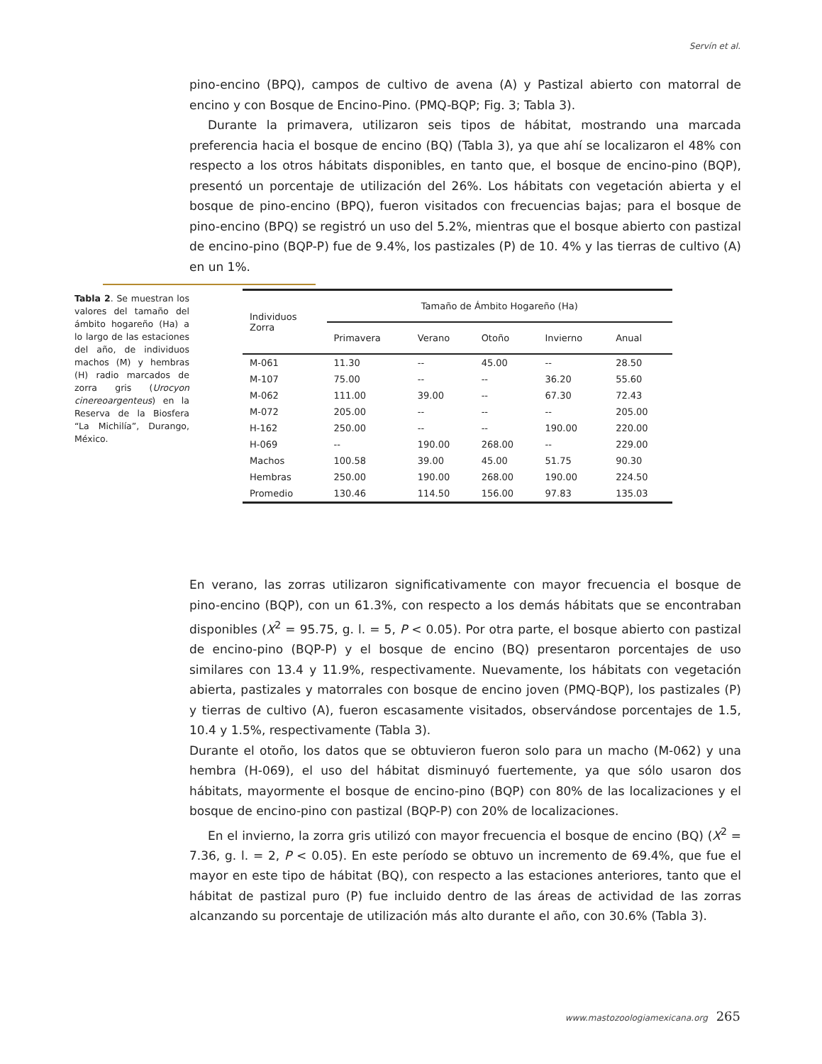Servín et al.
pino-encino (BPQ), campos de cultivo de avena (A) y Pastizal abierto con matorral de encino y con Bosque de Encino-Pino. (PMQ-BQP; Fig. 3; Tabla 3).
Durante la primavera, utilizaron seis tipos de hábitat, mostrando una marcada preferencia hacia el bosque de encino (BQ) (Tabla 3), ya que ahí se localizaron el 48% con respecto a los otros hábitats disponibles, en tanto que, el bosque de encino-pino (BQP), presentó un porcentaje de utilización del 26%. Los hábitats con vegetación abierta y el bosque de pino-encino (BPQ), fueron visitados con frecuencias bajas; para el bosque de pino-encino (BPQ) se registró un uso del 5.2%, mientras que el bosque abierto con pastizal de encino-pino (BQP-P) fue de 9.4%, los pastizales (P) de 10. 4% y las tierras de cultivo (A) en un 1%.
Tabla 2. Se muestran los valores del tamaño del ámbito hogareño (Ha) a lo largo de las estaciones del año, de individuos machos (M) y hembras (H) radio marcados de zorra gris (Urocyon cinereoargenteus) en la Reserva de la Biosfera “La Michilía”, Durango, México.
| Individuos Zorra | Tamaño de Ámbito Hogareño (Ha) | | | | |
| --- | --- | --- | --- | --- | --- |
| | Primavera | Verano | Otoño | Invierno | Anual |
| M-061 | 11.30 | -- | 45.00 | -- | 28.50 |
| M-107 | 75.00 | -- | -- | 36.20 | 55.60 |
| M-062 | 111.00 | 39.00 | -- | 67.30 | 72.43 |
| M-072 | 205.00 | -- | -- | -- | 205.00 |
| H-162 | 250.00 | -- | -- | 190.00 | 220.00 |
| H-069 | -- | 190.00 | 268.00 | -- | 229.00 |
| Machos | 100.58 | 39.00 | 45.00 | 51.75 | 90.30 |
| Hembras | 250.00 | 190.00 | 268.00 | 190.00 | 224.50 |
| Promedio | 130.46 | 114.50 | 156.00 | 97.83 | 135.03 |
En verano, las zorras utilizaron significativamente con mayor frecuencia el bosque de pino-encino (BQP), con un 61.3%, con respecto a los demás hábitats que se encontraban disponibles (X<sup>2</sup> = 95.75, g. l. = 5, P < 0.05). Por otra parte, el bosque abierto con pastizal de encino-pino (BQP-P) y el bosque de encino (BQ) presentaron porcentajes de uso similares con 13.4 y 11.9%, respectivamente. Nuevamente, los hábitats con vegetación abierta, pastizales y matorrales con bosque de encino joven (PMQ-BQP), los pastizales (P) y tierras de cultivo (A), fueron escasamente visitados, observándose porcentajes de 1.5, 10.4 y 1.5%, respectivamente (Tabla 3).
Durante el otoño, los datos que se obtuvieron fueron solo para un macho (M-062) y una hembra (H-069), el uso del hábitat disminuyó fuertemente, ya que sólo usaron dos hábitats, mayormente el bosque de encino-pino (BQP) con 80% de las localizaciones y el bosque de encino-pino con pastizal (BQP-P) con 20% de localizaciones.
En el invierno, la zorra gris utilizó con mayor frecuencia el bosque de encino (BQ) (X<sup>2</sup> = 7.36, g. l. = 2, P < 0.05). En este período se obtuvo un incremento de 69.4%, que fue el mayor en este tipo de hábitat (BQ), con respecto a las estaciones anteriores, tanto que el hábitat de pastizal puro (P) fue incluido dentro de las áreas de actividad de las zorras alcanzando su porcentaje de utilización más alto durante el año, con 30.6% (Tabla 3).
www.mastozoologiamexicana.org 265